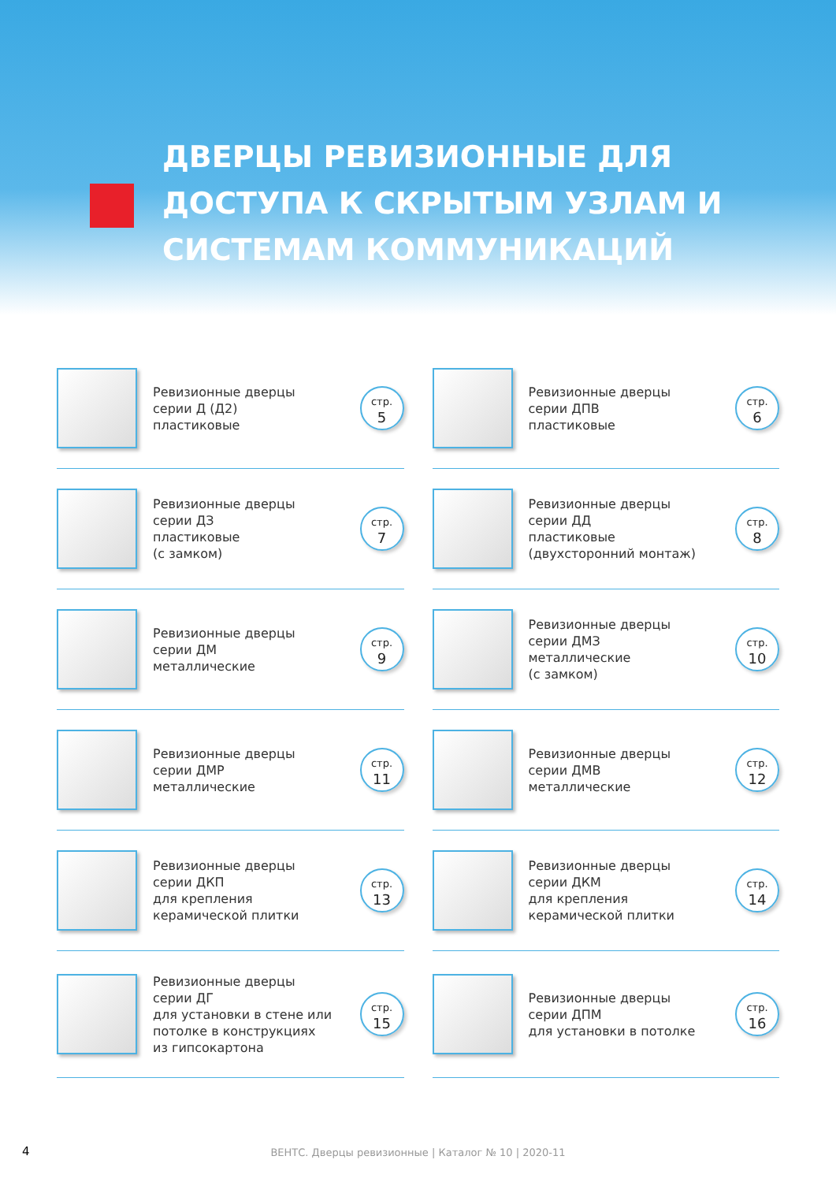ДВЕРЦЫ РЕВИЗИОННЫЕ ДЛЯ
ДОСТУПА К СКРЫТЫМ УЗЛАМ И
СИСТЕМАМ КОММУНИКАЦИЙ
Ревизионные дверцы
серии Д (Д2)
пластиковые
стр.
5
Ревизионные дверцы
серии ДЗ
пластиковые
(с замком)
стр.
7
Ревизионные дверцы
серии ДМ
металлические
стр.
9
Ревизионные дверцы
серии ДМР
металлические
стр.
11
Ревизионные дверцы
серии ДКП
для крепления
керамической плитки
стр.
13
Ревизионные дверцы
серии ДГ
для установки в стене или
потолке в конструкциях
из гипсокартона
стр.
15
Ревизионные дверцы
серии ДПВ
пластиковые
стр.
6
Ревизионные дверцы
серии ДД
пластиковые
(двухсторонний монтаж)
стр.
8
Ревизионные дверцы
серии ДМЗ
металлические
(с замком)
стр.
10
Ревизионные дверцы
серии ДМВ
металлические
стр.
12
Ревизионные дверцы
серии ДКМ
для крепления
керамической плитки
стр.
14
Ревизионные дверцы
серии ДПМ
для установки в потолке
стр.
16
4
ВЕНТС. Дверцы ревизионные | Каталог № 10 | 2020-11